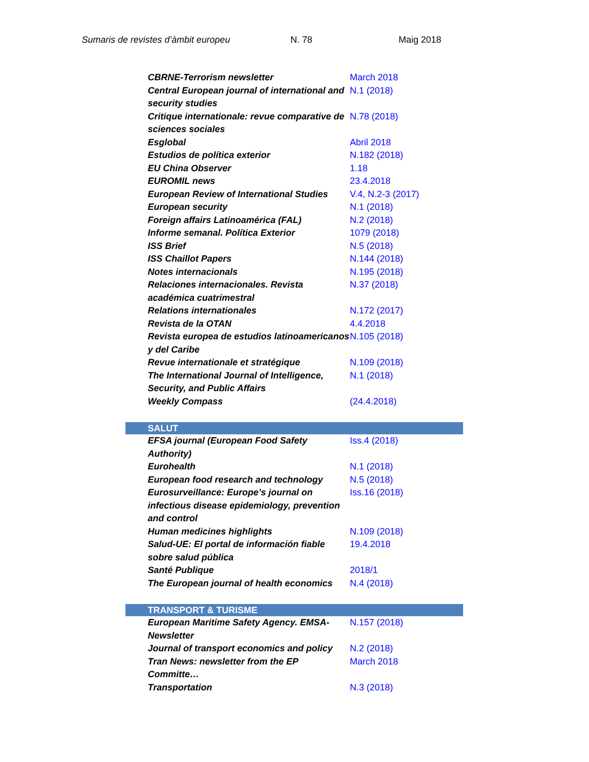Sumaris de revistes d’àmbit europeu N. 78 Maig 2018
| CBRNE-Terrorism newsletter | March 2018 |
| Central European journal of international and security studies | N.1 (2018) |
| Critique internationale: revue comparative de sciences sociales | N.78 (2018) |
| Esglobal | Abril 2018 |
| Estudios de política exterior | N.182 (2018) |
| EU China Observer | 1.18 |
| EUROMIL news | 23.4.2018 |
| European Review of International Studies | V.4, N.2-3 (2017) |
| European security | N.1 (2018) |
| Foreign affairs Latinoamérica (FAL) | N.2 (2018) |
| Informe semanal. Política Exterior | 1079 (2018) |
| ISS Brief | N.5 (2018) |
| ISS Chaillot Papers | N.144 (2018) |
| Notes internacionals | N.195 (2018) |
| Relaciones internacionales. Revista académica cuatrimestral | N.37 (2018) |
| Relations internationales | N.172 (2017) |
| Revista de la OTAN | 4.4.2018 |
| Revista europea de estudios latinoamericanos y del Caribe | N.105 (2018) |
| Revue internationale et stratégique | N.109 (2018) |
| The International Journal of Intelligence, Security, and Public Affairs | N.1 (2018) |
| Weekly Compass | (24.4.2018) |
| SALUT | |
| EFSA journal (European Food Safety Authority) | Iss.4 (2018) |
| Eurohealth | N.1 (2018) |
| European food research and technology | N.5 (2018) |
| Eurosurveillance: Europe’s journal on infectious disease epidemiology, prevention and control | Iss.16 (2018) |
| Human medicines highlights | N.109 (2018) |
| Salud-UE: El portal de información fiable sobre salud pública | 19.4.2018 |
| Santé Publique | 2018/1 |
| The European journal of health economics | N.4 (2018) |
| TRANSPORT & TURISME | |
| European Maritime Safety Agency. EMSA-Newsletter | N.157 (2018) |
| Journal of transport economics and policy | N.2 (2018) |
| Tran News: newsletter from the EP Committe… | March 2018 |
| Transportation | N.3 (2018) |